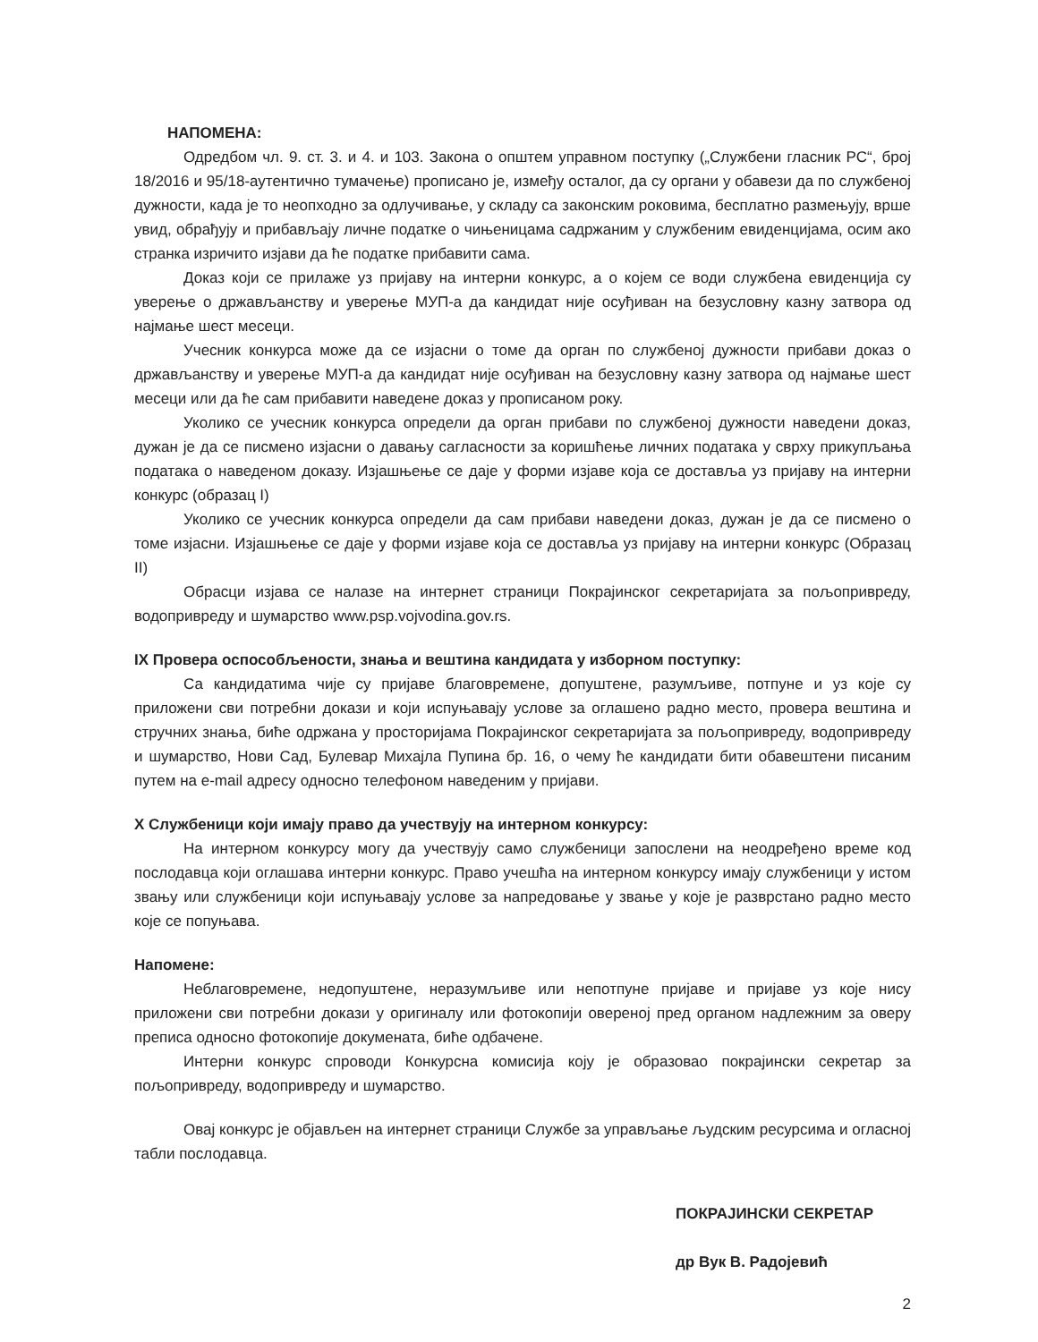НАПОМЕНА:
Одредбом чл. 9. ст. 3. и 4. и 103. Закона о општем управном поступку („Службени гласник РС“, број 18/2016 и 95/18-аутентично тумачење) прописано је, између осталог, да су органи у обавези да по службеној дужности, када је то неопходно за одлучивање, у складу са законским роковима, бесплатно размењују, врше увид, обрађују и прибављају личне податке о чињеницама садржаним у службеним евиденцијама, осим ако странка изричито изјави да ће податке прибавити сама.
Доказ који се прилаже уз пријаву на интерни конкурс, а о којем се води службена евиденција су уверење о држављанству и уверење МУП-а да кандидат није осуђиван на безусловну казну затвора од најмање шест месеци.
Учесник конкурса може да се изјасни о томе да орган по службеној дужности прибави доказ о држављанству и уверење МУП-а да кандидат није осуђиван на безусловну казну затвора од најмање шест месеци или да ће сам прибавити наведене доказ у прописаном року.
Уколико се учесник конкурса определи да орган прибави по службеној дужности наведени доказ, дужан је да се писмено изјасни о давању сагласности за коришћење личних података у сврху прикупљања података о наведеном доказу. Изјашњење се даје у форми изјаве која се доставља уз пријаву на интерни конкурс (образац I)
Уколико се учесник конкурса определи да сам прибави наведени доказ, дужан је да се писмено о томе изјасни. Изјашњење се даје у форми изјаве која се доставља уз пријаву на интерни конкурс (Образац II)
Обрасци изјава се налазе на интернет страници Покрајинског секретаријата за пољопривреду, водопривреду и шумарство www.psp.vojvodina.gov.rs.
IX Провера оспособљености, знања и вештина кандидата у изборном поступку:
Са кандидатима чије су пријаве благовремене, допуштене, разумљиве, потпуне и уз које су приложени сви потребни докази и који испуњавају услове за оглашено радно место, провера вештина и стручних знања, биће одржана у просторијама Покрајинског секретаријата за пољопривреду, водопривреду и шумарство, Нови Сад, Булевар Михајла Пупина бр. 16, о чему ће кандидати бити обавештени писаним путем на e-mail адресу односно телефоном наведеним у пријави.
X Службеници који имају право да учествују на интерном конкурсу:
На интерном конкурсу могу да учествују само службеници запослени на неодређено време код послодавца који оглашава интерни конкурс. Право учешћа на интерном конкурсу имају службеници у истом звању или службеници који испуњавају услове за напредовање у звање у које је разврстано радно место које се попуњава.
Напомене:
Неблаговремене, недопуштене, неразумљиве или непотпуне пријаве и пријаве уз које нису приложени сви потребни докази у оригиналу или фотокопији овереној пред органом надлежним за оверу преписа односно фотокопије докумената, биће одбачене.
Интерни конкурс спроводи Конкурсна комисија коју је образовао покрајински секретар за пољопривреду, водопривреду и шумарство.
Овај конкурс је објављен на интернет страници Службе за управљање људским ресурсима и огласној табли послодавца.
ПОКРАЈИНСКИ СЕКРЕТАР
др Вук В. Радојевић
2